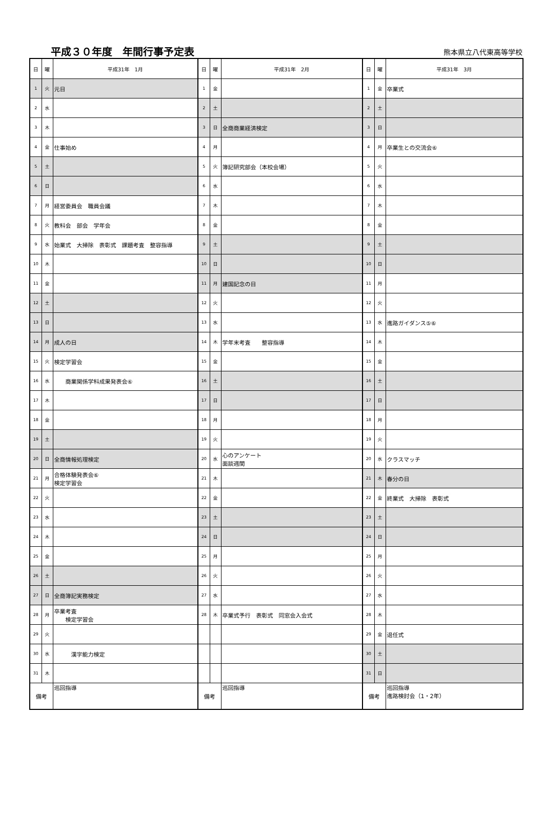平成３０年度　年間行事予定表
熊本県立八代東高等学校
| 日 | 曜 | 平成31年 1月 | 日 | 曜 | 平成31年 2月 | 日 | 曜 | 平成31年 3月 |
| --- | --- | --- | --- | --- | --- | --- | --- | --- |
| 1 | 火 | 元日 | 1 | 金 | | 1 | 金 | 卒業式 |
| 2 | 水 | | 2 | 土 | | 2 | 土 | |
| 3 | 木 | | 3 | 日 | 全商商業経済検定 | 3 | 日 | |
| 4 | 金 | 仕事始め | 4 | 月 | | 4 | 月 | 卒業生との交流会⑥ |
| 5 | 土 | | 5 | 火 | 簿記研究部会（本校会場） | 5 | 火 | |
| 6 | 日 | | 6 | 水 | | 6 | 水 | |
| 7 | 月 | 経営委員会 職員会議 | 7 | 木 | | 7 | 木 | |
| 8 | 火 | 教科会 部会 学年会 | 8 | 金 | | 8 | 金 | |
| 9 | 水 | 始業式 大掃除 表彰式 課題考査 整容指導 | 9 | 土 | | 9 | 土 | |
| 10 | 木 | | 10 | 日 | | 10 | 日 | |
| 11 | 金 | | 11 | 月 | 建国記念の日 | 11 | 月 | |
| 12 | 土 | | 12 | 火 | | 12 | 火 | |
| 13 | 日 | | 13 | 水 | | 13 | 水 | 進路ガイダンス⑤⑥ |
| 14 | 月 | 成人の日 | 14 | 木 | 学年末考査 整容指導 | 14 | 木 | |
| 15 | 火 | 検定学習会 | 15 | 金 | | 15 | 金 | |
| 16 | 水 | 商業関係学科成果発表会⑥ | 16 | 土 | | 16 | 土 | |
| 17 | 木 | | 17 | 日 | | 17 | 日 | |
| 18 | 金 | | 18 | 月 | | 18 | 月 | |
| 19 | 土 | | 19 | 火 | | 19 | 火 | |
| 20 | 日 | 全商情報処理検定 | 20 | 水 | 心のアンケート 面談週間 | 20 | 水 | クラスマッチ |
| 21 | 月 | 合格体験発表会⑥ 検定学習会 | 21 | 木 | | 21 | 木 | 春分の日 |
| 22 | 火 | | 22 | 金 | | 22 | 金 | 終業式 大掃除 表彰式 |
| 23 | 水 | | 23 | 土 | | 23 | 土 | |
| 24 | 木 | | 24 | 日 | | 24 | 日 | |
| 25 | 金 | | 25 | 月 | | 25 | 月 | |
| 26 | 土 | | 26 | 火 | | 26 | 火 | |
| 27 | 日 | 全商簿記実務検定 | 27 | 水 | | 27 | 水 | |
| 28 | 月 | 卒業考査 検定学習会 | 28 | 木 | 卒業式予行 表彰式 同窓会入会式 | 28 | 木 | |
| 29 | 火 | | | | | 29 | 金 | 退任式 |
| 30 | 水 | 漢字能力検定 | | | | 30 | 土 | |
| 31 | 木 | | | | | 31 | 日 | |
| 備考 | | 巡回指導 | 備考 | | 巡回指導 | 備考 | | 巡回指導 進路検討会（1・2年） |